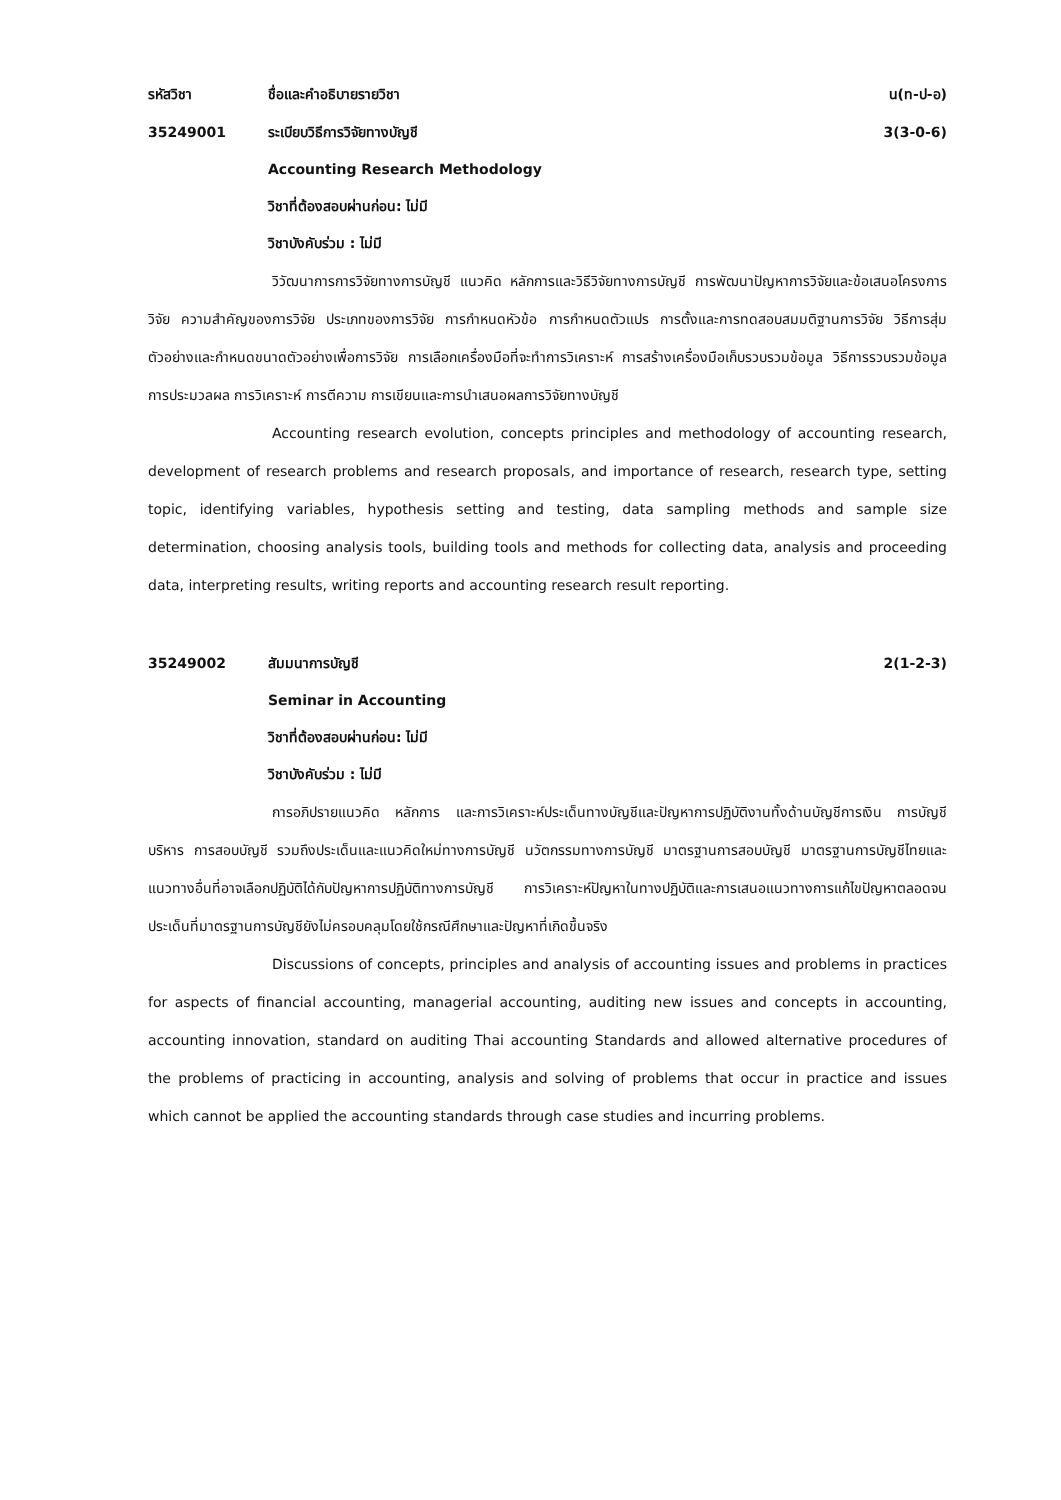รหัสวิชา ชื่อและคำอธิบายรายวิชา น(ท-ป-อ)
35249001 ระเบียบวิธีการวิจัยทางบัญชี 3(3-0-6)
Accounting Research Methodology
วิชาที่ต้องสอบผ่านก่อน: ไม่มี
วิชาบังคับร่วม : ไม่มี
วิวัฒนาการการวิจัยทางการบัญชี แนวคิด หลักการและวิธีวิจัยทางการบัญชี การพัฒนาปัญหาการวิจัยและข้อเสนอโครงการวิจัย ความสำคัญของการวิจัย ประเภทของการวิจัย การกำหนดหัวข้อ การกำหนดตัวแปร การตั้งและการทดสอบสมมติฐานการวิจัย วิธีการสุ่มตัวอย่างและกำหนดขนาดตัวอย่างเพื่อการวิจัย การเลือกเครื่องมือที่จะทำการวิเคราะห์ การสร้างเครื่องมือเก็บรวบรวมข้อมูล วิธีการรวบรวมข้อมูล การประมวลผล การวิเคราะห์ การตีความ การเขียนและการนำเสนอผลการวิจัยทางบัญชี
Accounting research evolution, concepts principles and methodology of accounting research, development of research problems and research proposals, and importance of research, research type, setting topic, identifying variables, hypothesis setting and testing, data sampling methods and sample size determination, choosing analysis tools, building tools and methods for collecting data, analysis and proceeding data, interpreting results, writing reports and accounting research result reporting.
35249002 สัมมนาการบัญชี 2(1-2-3)
Seminar in Accounting
วิชาที่ต้องสอบผ่านก่อน: ไม่มี
วิชาบังคับร่วม : ไม่มี
การอภิปรายแนวคิด หลักการ และการวิเคราะห์ประเด็นทางบัญชีและปัญหาการปฏิบัติงานทั้งด้านบัญชีการเงิน การบัญชีบริหาร การสอบบัญชี รวมถึงประเด็นและแนวคิดใหม่ทางการบัญชี นวัตกรรมทางการบัญชี มาตรฐานการสอบบัญชี มาตรฐานการบัญชีไทยและแนวทางอื่นที่อาจเลือกปฏิบัติได้กับปัญหาการปฏิบัติทางการบัญชี การวิเคราะห์ปัญหาในทางปฏิบัติและการเสนอแนวทางการแก้ไขปัญหาตลอดจนประเด็นที่มาตรฐานการบัญชียังไม่ครอบคลุมโดยใช้กรณีศึกษาและปัญหาที่เกิดขึ้นจริง
Discussions of concepts, principles and analysis of accounting issues and problems in practices for aspects of financial accounting, managerial accounting, auditing new issues and concepts in accounting, accounting innovation, standard on auditing Thai accounting Standards and allowed alternative procedures of the problems of practicing in accounting, analysis and solving of problems that occur in practice and issues which cannot be applied the accounting standards through case studies and incurring problems.